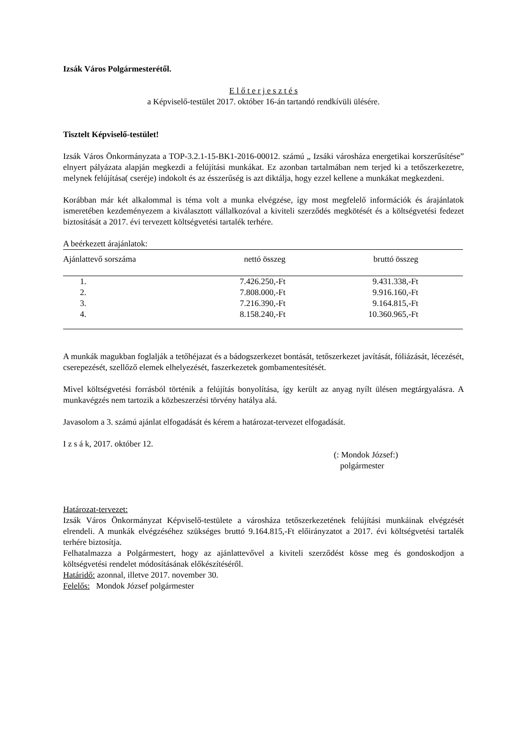Izsák Város Polgármesterétől.
E l ő t e r j e s z t é s
a Képviselő-testület 2017. október 16-án tartandó rendkívüli ülésére.
Tisztelt Képviselő-testület!
Izsák Város Önkormányzata a TOP-3.2.1-15-BK1-2016-00012. számú „ Izsáki városháza energetikai korszerűsítése” elnyert pályázata alapján megkezdi a felújítási munkákat. Ez azonban tartalmában nem terjed ki a tetőszerkezetre, melynek felújítása( cseréje) indokolt és az ésszerűség is azt diktálja, hogy ezzel kellene a munkákat megkezdeni.
Korábban már két alkalommal is téma volt a munka elvégzése, így most megfelelő információk és árajánlatok ismeretében kezdeményezem a kiválasztott vállalkozóval a kiviteli szerződés megkötését és a költségvetési fedezet biztosítását a 2017. évi tervezett költségvetési tartalék terhére.
A beérkezett árajánlatok:
| Ajánlattevő sorszáma | nettó összeg | bruttó összeg |
| --- | --- | --- |
| 1. | 7.426.250,-Ft | 9.431.338,-Ft |
| 2. | 7.808.000,-Ft | 9.916.160,-Ft |
| 3. | 7.216.390,-Ft | 9.164.815,-Ft |
| 4. | 8.158.240,-Ft | 10.360.965,-Ft |
A munkák magukban foglalják a tetőhéjazat és a bádogszerkezet bontását, tetőszerkezet javítását, fóliázását, lécezését, cserepezését, szellőző elemek elhelyezését, faszerkezetek gombamentesítését.
Mivel költségvetési forrásból történik a felújítás bonyolítása, így került az anyag nyílt ülésen megtárgyalásra. A munkavégzés nem tartozik a közbeszerzési törvény hatálya alá.
Javasolom a 3. számú ajánlat elfogadását és kérem a határozat-tervezet elfogadását.
I z s á k, 2017. október 12.
(: Mondok József:)
polgármester
Határozat-tervezet:
Izsák Város Önkormányzat Képviselő-testülete a városháza tetőszerkezetének felújítási munkáinak elvégzését elrendeli. A munkák elvégzéséhez szükséges bruttó 9.164.815,-Ft előirányzatot a 2017. évi költségvetési tartalék terhére biztosítja.
Felhatalmazza a Polgármestert, hogy az ajánlattevővel a kiviteli szerződést kösse meg és gondoskodjon a költségvetési rendelet módosításának előkészítéséről.
Határidő: azonnal, illetve 2017. november 30.
Felelős: Mondok József polgármester